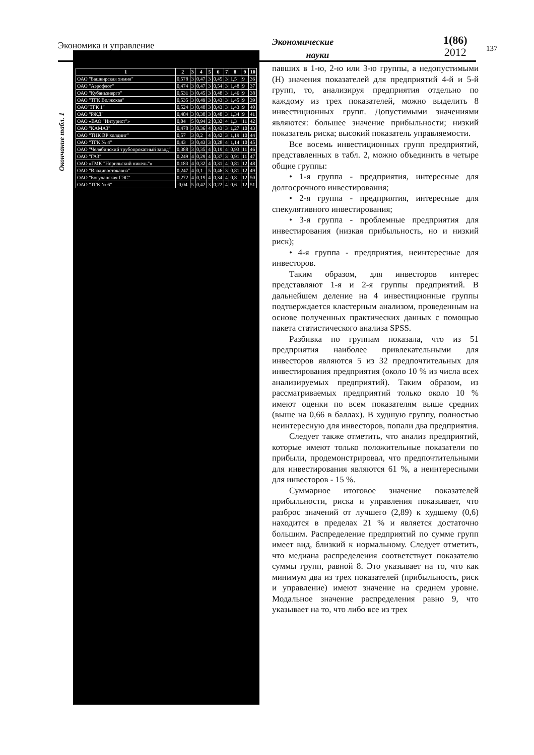Экономика и управление
Экономические
науки
1(86)
2012
137
Окончание табл. 1
| 1 | 2 | 3 | 4 | 5 | 6 | 7 | 8 | 9 | 10 |
| --- | --- | --- | --- | --- | --- | --- | --- | --- | --- |
| ОАО "Башкирская химия" | 0,578 | 3 | 0,47 | 3 | 0,45 | 3 | 1,5 | 9 | 36 |
| ОАО "Аэрофлот" | 0,474 | 3 | 0,47 | 3 | 0,54 | 3 | 1,48 | 9 | 37 |
| ОАО "Кубаньэнерго" | 0,531 | 3 | 0,45 | 3 | 0,48 | 3 | 1,46 | 9 | 38 |
| ОАО "ТГК Волжская" | 0,535 | 3 | 0,49 | 3 | 0,43 | 3 | 1,45 | 9 | 39 |
| ОАО"ТГК 1" | 0,524 | 3 | 0,48 | 3 | 0,43 | 3 | 1,43 | 9 | 40 |
| ОАО "РЖД" | 0,484 | 3 | 0,38 | 3 | 0,48 | 3 | 1,34 | 9 | 41 |
| ОАО «ВАО "Интурист"» | 0,04 | 5 | 0,94 | 2 | 0,32 | 4 | 1,3 | 11 | 42 |
| ОАО "КАМАЗ" | 0,478 | 3 | 0,36 | 4 | 0,43 | 3 | 1,27 | 10 | 43 |
| ОАО "ТНК ВР холдинг" | 0,57 | 3 | 0,2 | 4 | 0,42 | 3 | 1,19 | 10 | 44 |
| ОАО "ТГК № 4" | 0,43 | 3 | 0,43 | 3 | 0,28 | 4 | 1,14 | 10 | 45 |
| ОАО "Челябинский трубопрокатный завод" | 0,388 | 3 | 0,35 | 4 | 0,19 | 4 | 0,93 | 11 | 46 |
| ОАО "ГАЗ" | 0,249 | 4 | 0,29 | 4 | 0,37 | 3 | 0,91 | 11 | 47 |
| ОАО «ГМК "Норильский никель"» | 0,183 | 4 | 0,32 | 4 | 0,31 | 4 | 0,81 | 12 | 48 |
| ОАО "Владивостокавиа" | 0,247 | 4 | 0,1 | 5 | 0,46 | 3 | 0,81 | 12 | 49 |
| ОАО "Богучанская ГЭС" | 0,272 | 4 | 0,19 | 4 | 0,34 | 4 | 0,8 | 12 | 50 |
| ОАО "ТГК № 6" | -0,04 | 5 | 0,42 | 3 | 0,22 | 4 | 0,6 | 12 | 51 |
павших в 1-ю, 2-ю или 3-ю группы, а недопустимыми (Н) значения показателей для предприятий 4-й и 5-й групп, то, анализируя предприятия отдельно по каждому из трех показателей, можно выделить 8 инвестиционных групп. Допустимыми значениями являются: большее значение прибыльности; низкий показатель риска; высокий показатель управляемости.
Все восемь инвестиционных групп предприятий, представленных в табл. 2, можно объединить в четыре общие группы:
• 1-я группа - предприятия, интересные для долгосрочного инвестирования;
• 2-я группа - предприятия, интересные для спекулятивного инвестирования;
• 3-я группа - проблемные предприятия для инвестирования (низкая прибыльность, но и низкий риск);
• 4-я группа - предприятия, неинтересные для инвесторов.
Таким образом, для инвесторов интерес представляют 1-я и 2-я группы предприятий. В дальнейшем деление на 4 инвестиционные группы подтверждается кластерным анализом, проведенным на основе полученных практических данных с помощью пакета статистического анализа SPSS.
Разбивка по группам показала, что из 51 предприятия наиболее привлекательными для инвесторов являются 5 из 32 предпочтительных для инвестирования предприятия (около 10 % из числа всех анализируемых предприятий). Таким образом, из рассматриваемых предприятий только около 10 % имеют оценки по всем показателям выше средних (выше на 0,66 в баллах). В худшую группу, полностью неинтересную для инвесторов, попали два предприятия.
Следует также отметить, что анализ предприятий, которые имеют только положительные показатели по прибыли, продемонстрировал, что предпочтительными для инвестирования являются 61 %, а неинтересными для инвесторов - 15 %.
Суммарное итоговое значение показателей прибыльности, риска и управления показывает, что разброс значений от лучшего (2,89) к худшему (0,6) находится в пределах 21 % и является достаточно большим. Распределение предприятий по сумме групп имеет вид, близкий к нормальному. Следует отметить, что медиана распределения соответствует показателю суммы групп, равной 8. Это указывает на то, что как минимум два из трех показателей (прибыльность, риск и управление) имеют значение на среднем уровне. Модальное значение распределения равно 9, что указывает на то, что либо все из трех